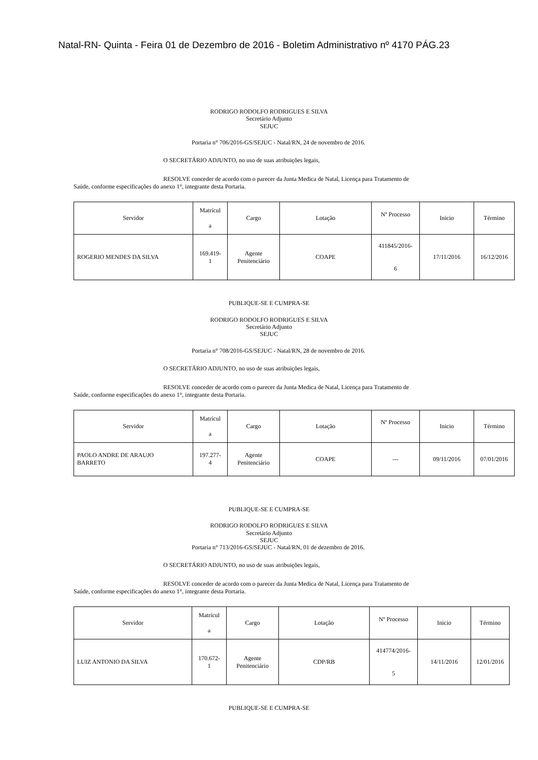Natal-RN- Quinta - Feira 01 de Dezembro de 2016 - Boletim Administrativo nº 4170 PÁG.23
RODRIGO RODOLFO RODRIGUES E SILVA
Secretário Adjunto
SEJUC
Portaria n° 706/2016-GS/SEJUC - Natal/RN, 24 de novembro de 2016.
O SECRETÁRIO ADJUNTO, no uso de suas atribuições legais,
RESOLVE conceder de acordo com o parecer da Junta Medica de Natal, Licença para Tratamento de
Saúde, conforme especificações do anexo 1°, integrante desta Portaria.
| Servidor | Matrícul a | Cargo | Lotação | Nº Processo | Inicio | Término |
| ROGERIO MENDES DA SILVA | 169.419- 1 | Agente Penitenciário | COAPE | 411845/2016- 6 | 17/11/2016 | 16/12/2016 |
PUBLIQUE-SE E CUMPRA-SE
RODRIGO RODOLFO RODRIGUES E SILVA
Secretário Adjunto
SEJUC
Portaria n° 708/2016-GS/SEJUC - Natal/RN, 28 de novembro de 2016.
O SECRETÁRIO ADJUNTO, no uso de suas atribuições legais,
RESOLVE conceder de acordo com o parecer da Junta Medica de Natal, Licença para Tratamento de
Saúde, conforme especificações do anexo 1°, integrante desta Portaria.
| Servidor | Matrícul a | Cargo | Lotação | Nº Processo | Inicio | Término |
| PAOLO ANDRE DE ARAUJO BARRETO | 197.277- 4 | Agente Penitenciário | COAPE | --- | 09/11/2016 | 07/01/2016 |
PUBLIQUE-SE E CUMPRA-SE
RODRIGO RODOLFO RODRIGUES E SILVA
Secretário Adjunto
SEJUC
Portaria n° 713/2016-GS/SEJUC - Natal/RN, 01 de dezembro de 2016.
O SECRETÁRIO ADJUNTO, no uso de suas atribuições legais,
RESOLVE conceder de acordo com o parecer da Junta Medica de Natal, Licença para Tratamento de
Saúde, conforme especificações do anexo 1°, integrante desta Portaria.
| Servidor | Matrícul a | Cargo | Lotação | Nº Processo | Inicio | Término |
| LUIZ ANTONIO DA SILVA | 170.672- 1 | Agente Penitenciário | CDP/RB | 414774/2016- 5 | 14/11/2016 | 12/01/2016 |
PUBLIQUE-SE E CUMPRA-SE